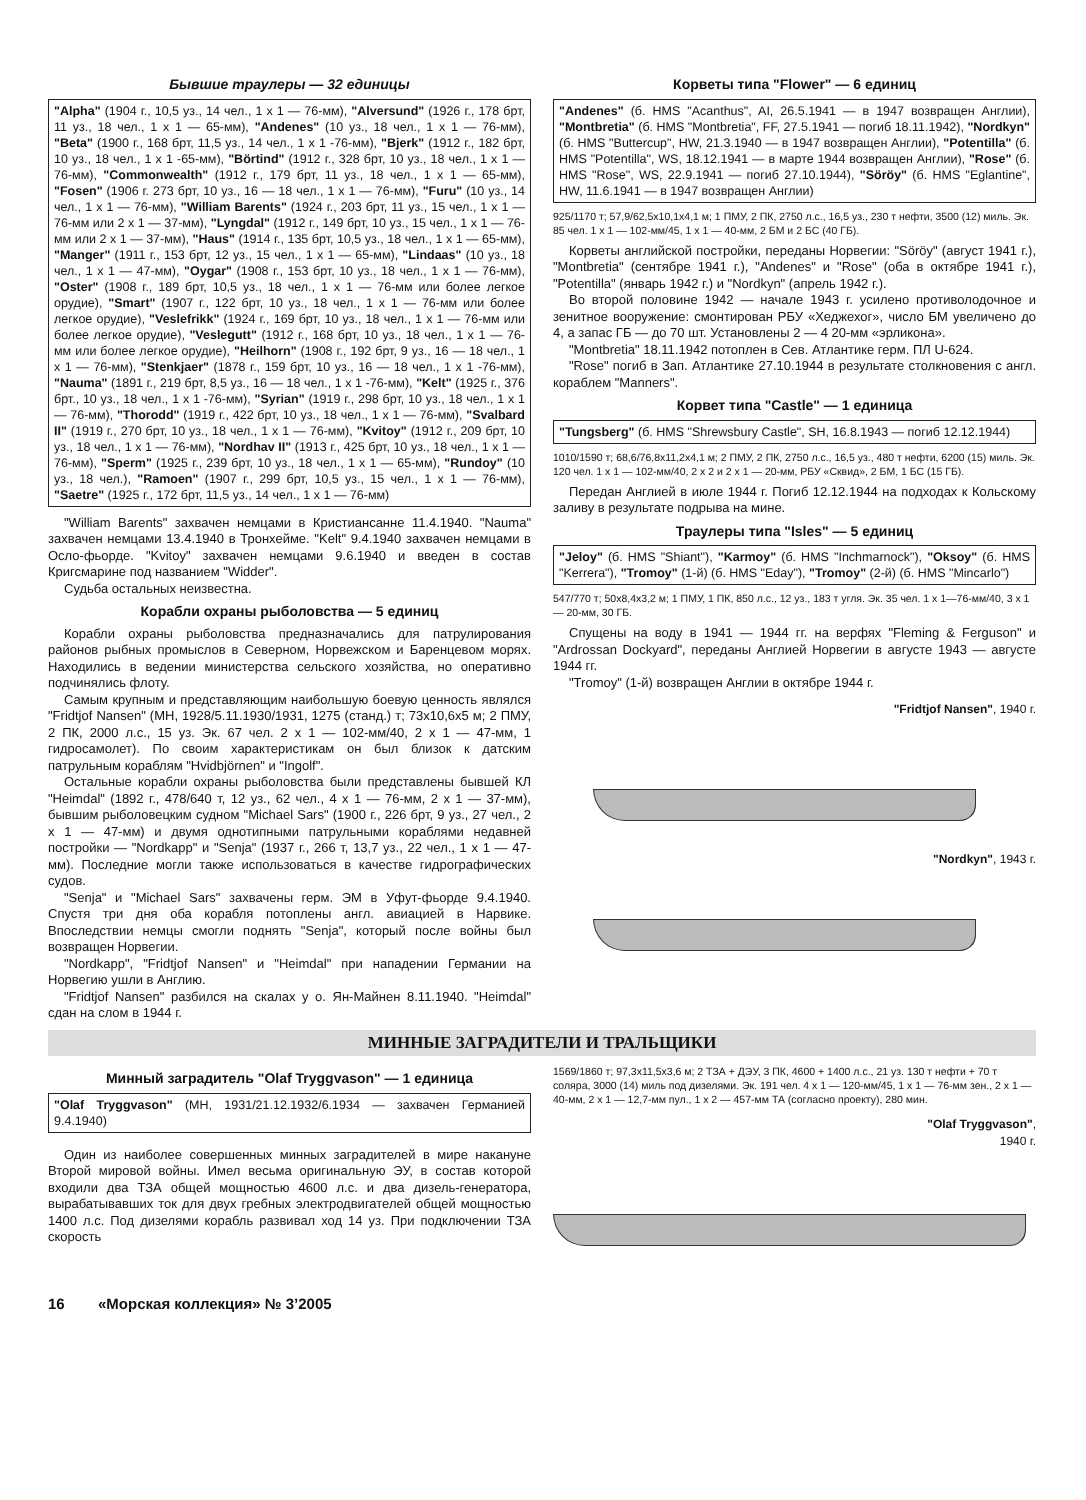Бывшие траулеры — 32 единицы
"Alpha" (1904 г., 10,5 уз., 14 чел., 1 х 1 — 76-мм), "Alversund" (1926 г., 178 брт, 11 уз., 18 чел., 1 х 1 — 65-мм), "Andenes" (10 уз., 18 чел., 1 х 1 — 76-мм), "Beta" (1900 г., 168 брт, 11,5 уз., 14 чел., 1 х 1 -76-мм), "Bjerk" (1912 г., 182 брт, 10 уз., 18 чел., 1 х 1 -65-мм), "Börtind" (1912 г., 328 брт, 10 уз., 18 чел., 1 х 1 — 76-мм), "Commonwealth" (1912 г., 179 брт, 11 уз., 18 чел., 1 х 1 — 65-мм), "Fosen" (1906 г. 273 брт, 10 уз., 16 — 18 чел., 1 х 1 — 76-мм), "Furu" (10 уз., 14 чел., 1 х 1 — 76-мм), "William Barents" (1924 г., 203 брт, 11 уз., 15 чел., 1 х 1 — 76-мм или 2 х 1 — 37-мм), "Lyngdal" (1912 г., 149 брт, 10 уз., 15 чел., 1 х 1 — 76-мм или 2 х 1 — 37-мм), "Haus" (1914 г., 135 брт, 10,5 уз., 18 чел., 1 х 1 — 65-мм), "Manger" (1911 г., 153 брт, 12 уз., 15 чел., 1 х 1 — 65-мм), "Lindaas" (10 уз., 18 чел., 1 х 1 — 47-мм), "Oygar" (1908 г., 153 брт, 10 уз., 18 чел., 1 х 1 — 76-мм), "Oster" (1908 г., 189 брт, 10,5 уз., 18 чел., 1 х 1 — 76-мм или более легкое орудие), "Smart" (1907 г., 122 брт, 10 уз., 18 чел., 1 х 1 — 76-мм или более легкое орудие), "Veslefrikk" (1924 г., 169 брт, 10 уз., 18 чел., 1 х 1 — 76-мм или более легкое орудие), "Veslegutt" (1912 г., 168 брт, 10 уз., 18 чел., 1 х 1 — 76-мм или более легкое орудие), "Heilhorn" (1908 г., 192 брт, 9 уз., 16 — 18 чел., 1 х 1 — 76-мм), "Stenkjaer" (1878 г., 159 брт, 10 уз., 16 — 18 чел., 1 х 1 -76-мм), "Nauma" (1891 г., 219 брт, 8,5 уз., 16 — 18 чел., 1 х 1 -76-мм), "Kelt" (1925 г., 376 брт., 10 уз., 18 чел., 1 х 1 -76-мм), "Syrian" (1919 г., 298 брт, 10 уз., 18 чел., 1 х 1 — 76-мм), "Thorodd" (1919 г., 422 брт, 10 уз., 18 чел., 1 х 1 — 76-мм), "Svalbard II" (1919 г., 270 брт, 10 уз., 18 чел., 1 х 1 — 76-мм), "Kvitoy" (1912 г., 209 брт, 10 уз., 18 чел., 1 х 1 — 76-мм), "Nordhav II" (1913 г., 425 брт, 10 уз., 18 чел., 1 х 1 — 76-мм), "Sperm" (1925 г., 239 брт, 10 уз., 18 чел., 1 х 1 — 65-мм), "Rundoy" (10 уз., 18 чел.), "Ramoen" (1907 г., 299 брт, 10,5 уз., 15 чел., 1 х 1 — 76-мм), "Saetre" (1925 г., 172 брт, 11,5 уз., 14 чел., 1 х 1 — 76-мм)
"William Barents" захвачен немцами в Кристиансанне 11.4.1940. "Nauma" захвачен немцами 13.4.1940 в Тронхейме. "Kelt" 9.4.1940 захвачен немцами в Осло-фьорде. "Kvitoy" захвачен немцами 9.6.1940 и введен в состав Кригсмарине под названием "Widder".
Судьба остальных неизвестна.
Корабли охраны рыболовства — 5 единиц
Корабли охраны рыболовства предназначались для патрулирования районов рыбных промыслов в Северном, Норвежском и Баренцевом морях. Находились в ведении министерства сельского хозяйства, но оперативно подчинялись флоту.
Самым крупным и представляющим наибольшую боевую ценность являлся "Fridtjof Nansen" (МН, 1928/5.11.1930/1931, 1275 (станд.) т; 73x10,6x5 м; 2 ПМУ, 2 ПК, 2000 л.с., 15 уз. Эк. 67 чел. 2 х 1 — 102-мм/40, 2 х 1 — 47-мм, 1 гидросамолет). По своим характеристикам он был близок к датским патрульным кораблям "Hvidbjörnen" и "Ingolf".
Остальные корабли охраны рыболовства были представлены бывшей КЛ "Heimdal" (1892 г., 478/640 т, 12 уз., 62 чел., 4 х 1 — 76-мм, 2 х 1 — 37-мм), бывшим рыболовецким судном "Michael Sars" (1900 г., 226 брт, 9 уз., 27 чел., 2 х 1 — 47-мм) и двумя однотипными патрульными кораблями недавней постройки — "Nordkapp" и "Senja" (1937 г., 266 т, 13,7 уз., 22 чел., 1 х 1 — 47-мм). Последние могли также использоваться в качестве гидрографических судов.
"Senja" и "Michael Sars" захвачены герм. ЭМ в Уфут-фьорде 9.4.1940. Спустя три дня оба корабля потоплены англ. авиацией в Нарвике. Впоследствии немцы смогли поднять "Senja", который после войны был возвращен Норвегии.
"Nordkapp", "Fridtjof Nansen" и "Heimdal" при нападении Германии на Норвегию ушли в Англию.
"Fridtjof Nansen" разбился на скалах у о. Ян-Майнен 8.11.1940. "Heimdal" сдан на слом в 1944 г.
Корветы типа "Flower" — 6 единиц
"Andenes" (б. HMS "Acanthus", AI, 26.5.1941 — в 1947 возвращен Англии), "Montbretia" (б. HMS "Montbretia", FF, 27.5.1941 — погиб 18.11.1942), "Nordkyn" (б. HMS "Buttercup", HW, 21.3.1940 — в 1947 возвращен Англии), "Potentilla" (б. HMS "Potentilla", WS, 18.12.1941 — в марте 1944 возвращен Англии), "Rose" (б. HMS "Rose", WS, 22.9.1941 — погиб 27.10.1944), "Söröy" (б. HMS "Eglantine", HW, 11.6.1941 — в 1947 возвращен Англии)
925/1170 т; 57,9/62,5x10,1x4,1 м; 1 ПМУ, 2 ПК, 2750 л.с., 16,5 уз., 230 т нефти, 3500 (12) миль. Эк. 85 чел. 1 х 1 — 102-мм/45, 1 х 1 — 40-мм, 2 БМ и 2 БС (40 ГБ).
Корветы английской постройки, переданы Норвегии: "Söröy" (август 1941 г.), "Montbretia" (сентябре 1941 г.), "Andenes" и "Rose" (оба в октябре 1941 г.), "Potentilla" (январь 1942 г.) и "Nordkyn" (апрель 1942 г.).
Во второй половине 1942 — начале 1943 г. усилено противолодочное и зенитное вооружение: смонтирован РБУ «Хеджехог», число БМ увеличено до 4, а запас ГБ — до 70 шт. Установлены 2 — 4 20-мм «эрликона».
"Montbretia" 18.11.1942 потоплен в Сев. Атлантике герм. ПЛ U-624.
"Rose" погиб в Зап. Атлантике 27.10.1944 в результате столкновения с англ. кораблем "Manners".
Корвет типа "Castle" — 1 единица
"Tungsberg" (б. HMS "Shrewsbury Castle", SH, 16.8.1943 — погиб 12.12.1944)
1010/1590 т; 68,6/76,8x11,2x4,1 м; 2 ПМУ, 2 ПК, 2750 л.с., 16,5 уз., 480 т нефти, 6200 (15) миль. Эк. 120 чел. 1 х 1 — 102-мм/40, 2 х 2 и 2 х 1 — 20-мм, РБУ «Сквид», 2 БМ, 1 БС (15 ГБ).
Передан Англией в июле 1944 г. Погиб 12.12.1944 на подходах к Кольскому заливу в результате подрыва на мине.
Траулеры типа "Isles" — 5 единиц
"Jeloy" (б. HMS "Shiant"), "Karmoy" (б. HMS "Inchmarnock"), "Oksoy" (б. HMS "Kerrera"), "Tromoy" (1-й) (б. HMS "Eday"), "Tromoy" (2-й) (б. HMS "Mincarlo")
547/770 т; 50x8,4x3,2 м; 1 ПМУ, 1 ПК, 850 л.с., 12 уз., 183 т угля. Эк. 35 чел. 1 х 1—76-мм/40, 3 х 1 — 20-мм, 30 ГБ.
Спущены на воду в 1941 — 1944 гг. на верфях "Fleming & Ferguson" и "Ardrossan Dockyard", переданы Англией Норвегии в августе 1943 — августе 1944 гг.
"Tromoy" (1-й) возвращен Англии в октябре 1944 г.
"Fridtjof Nansen", 1940 г.
"Nordkyn", 1943 г.
МИННЫЕ ЗАГРАДИТЕЛИ И ТРАЛЬЩИКИ
Минный заградитель "Olaf Tryggvason" — 1 единица
"Olaf Tryggvason" (МН, 1931/21.12.1932/6.1934 — захвачен Германией 9.4.1940)
Один из наиболее совершенных минных заградителей в мире накануне Второй мировой войны. Имел весьма оригинальную ЭУ, в состав которой входили два ТЗА общей мощностью 4600 л.с. и два дизель-генератора, вырабатывавших ток для двух гребных электродвигателей общей мощностью 1400 л.с. Под дизелями корабль развивал ход 14 уз. При подключении ТЗА скорость
1569/1860 т; 97,3x11,5x3,6 м; 2 ТЗА + ДЭУ, 3 ПК, 4600 + 1400 л.с., 21 уз. 130 т нефти + 70 т соляра, 3000 (14) миль под дизелями. Эк. 191 чел. 4 х 1 — 120-мм/45, 1 х 1 — 76-мм зен., 2 х 1 — 40-мм, 2 х 1 — 12,7-мм пул., 1 х 2 — 457-мм ТА (согласно проекту), 280 мин.
"Olaf Tryggvason",
1940 г.
16 «Морская коллекция» № 3’2005